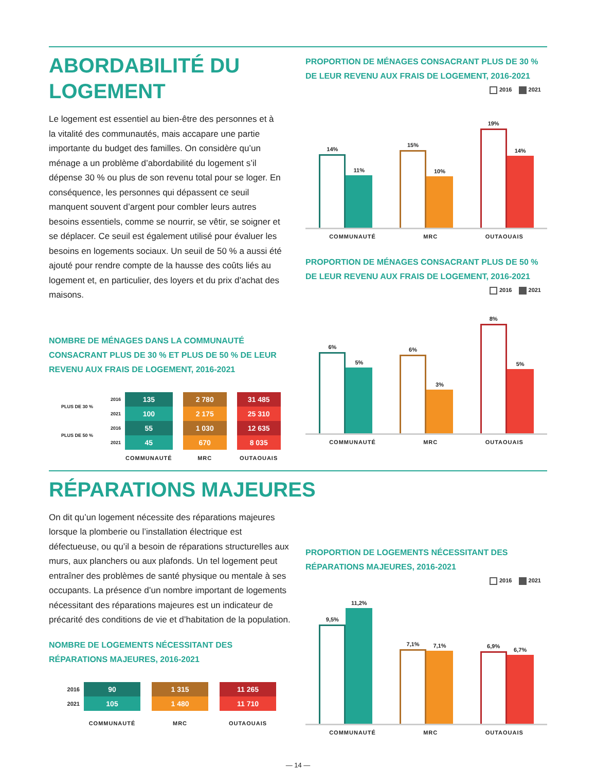ABORDABILITÉ DU LOGEMENT
Le logement est essentiel au bien-être des personnes et à la vitalité des communautés, mais accapare une partie importante du budget des familles. On considère qu’un ménage a un problème d’abordabilité du logement s’il dépense 30 % ou plus de son revenu total pour se loger. En conséquence, les personnes qui dépassent ce seuil manquent souvent d’argent pour combler leurs autres besoins essentiels, comme se nourrir, se vêtir, se soigner et se déplacer. Ce seuil est également utilisé pour évaluer les besoins en logements sociaux. Un seuil de 50 % a aussi été ajouté pour rendre compte de la hausse des coûts liés au logement et, en particulier, des loyers et du prix d’achat des maisons.
NOMBRE DE MÉNAGES DANS LA COMMUNAUTÉ CONSACRANT PLUS DE 30 % ET PLUS DE 50 % DE LEUR REVENU AUX FRAIS DE LOGEMENT, 2016-2021
| PLUS DE 30 % | 2016 | 135 | | 2 780 | | 31 485 |
| | 2021 | 100 | | 2 175 | | 25 310 |
| PLUS DE 50 % | 2016 | 55 | | 1 030 | | 12 635 |
| | 2021 | 45 | | 670 | | 8 035 |
| | | COMMUNAUTÉ | | MRC | | OUTAOUAIS |
PROPORTION DE MÉNAGES CONSACRANT PLUS DE 30 % DE LEUR REVENU AUX FRAIS DE LOGEMENT, 2016-2021
2016 2021
14%
11%
15%
10%
19%
14%
COMMUNAUTÉ MRC OUTAOUAIS
PROPORTION DE MÉNAGES CONSACRANT PLUS DE 50 % DE LEUR REVENU AUX FRAIS DE LOGEMENT, 2016-2021
2016 2021
6%
5%
6%
3%
8%
5%
COMMUNAUTÉ MRC OUTAOUAIS
RÉPARATIONS MAJEURES
On dit qu’un logement nécessite des réparations majeures lorsque la plomberie ou l’installation électrique est défectueuse, ou qu’il a besoin de réparations structurelles aux murs, aux planchers ou aux plafonds. Un tel logement peut entraîner des problèmes de santé physique ou mentale à ses occupants. La présence d’un nombre important de logements nécessitant des réparations majeures est un indicateur de précarité des conditions de vie et d’habitation de la population.
NOMBRE DE LOGEMENTS NÉCESSITANT DES RÉPARATIONS MAJEURES, 2016-2021
| 2016 | 90 | | 1 315 | | 11 265 |
| 2021 | 105 | | 1 480 | | 11 710 |
| | COMMUNAUTÉ | | MRC | | OUTAOUAIS |
PROPORTION DE LOGEMENTS NÉCESSITANT DES RÉPARATIONS MAJEURES, 2016-2021
2016 2021
9,5%
11,2%
7,1%
7,1%
6,9%
6,7%
COMMUNAUTÉ MRC OUTAOUAIS
— 14 —